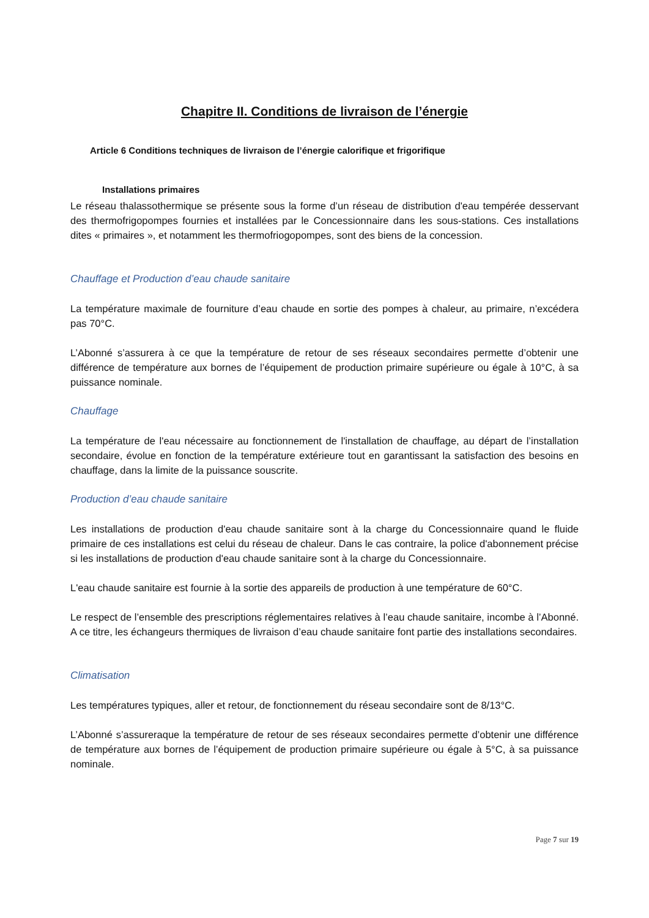Chapitre II. Conditions de livraison de l’énergie
Article 6 Conditions techniques de livraison de l’énergie calorifique et frigorifique
Installations primaires
Le réseau thalassothermique se présente sous la forme d’un réseau de distribution d'eau tempérée desservant des thermofrigopompes fournies et installées par le Concessionnaire dans les sous-stations. Ces installations dites « primaires », et notamment les thermofriogopompes, sont des biens de la concession.
Chauffage et Production d’eau chaude sanitaire
La température maximale de fourniture d’eau chaude en sortie des pompes à chaleur, au primaire, n’excédera pas 70°C.
L’Abonné s’assurera à ce que la température de retour de ses réseaux secondaires permette d’obtenir une différence de température aux bornes de l’équipement de production primaire supérieure ou égale à 10°C, à sa puissance nominale.
Chauffage
La température de l'eau nécessaire au fonctionnement de l'installation de chauffage, au départ de l’installation secondaire, évolue en fonction de la température extérieure tout en garantissant la satisfaction des besoins en chauffage, dans la limite de la puissance souscrite.
Production d’eau chaude sanitaire
Les installations de production d'eau chaude sanitaire sont à la charge du Concessionnaire quand le fluide primaire de ces installations est celui du réseau de chaleur. Dans le cas contraire, la police d'abonnement précise si les installations de production d'eau chaude sanitaire sont à la charge du Concessionnaire.
L'eau chaude sanitaire est fournie à la sortie des appareils de production à une température de 60°C.
Le respect de l’ensemble des prescriptions réglementaires relatives à l’eau chaude sanitaire, incombe à l’Abonné. A ce titre, les échangeurs thermiques de livraison d’eau chaude sanitaire font partie des installations secondaires.
Climatisation
Les températures typiques, aller et retour, de fonctionnement du réseau secondaire sont de 8/13°C.
L’Abonné s’assureraque la température de retour de ses réseaux secondaires permette d’obtenir une différence de température aux bornes de l’équipement de production primaire supérieure ou égale à 5°C, à sa puissance nominale.
Page 7 sur 19